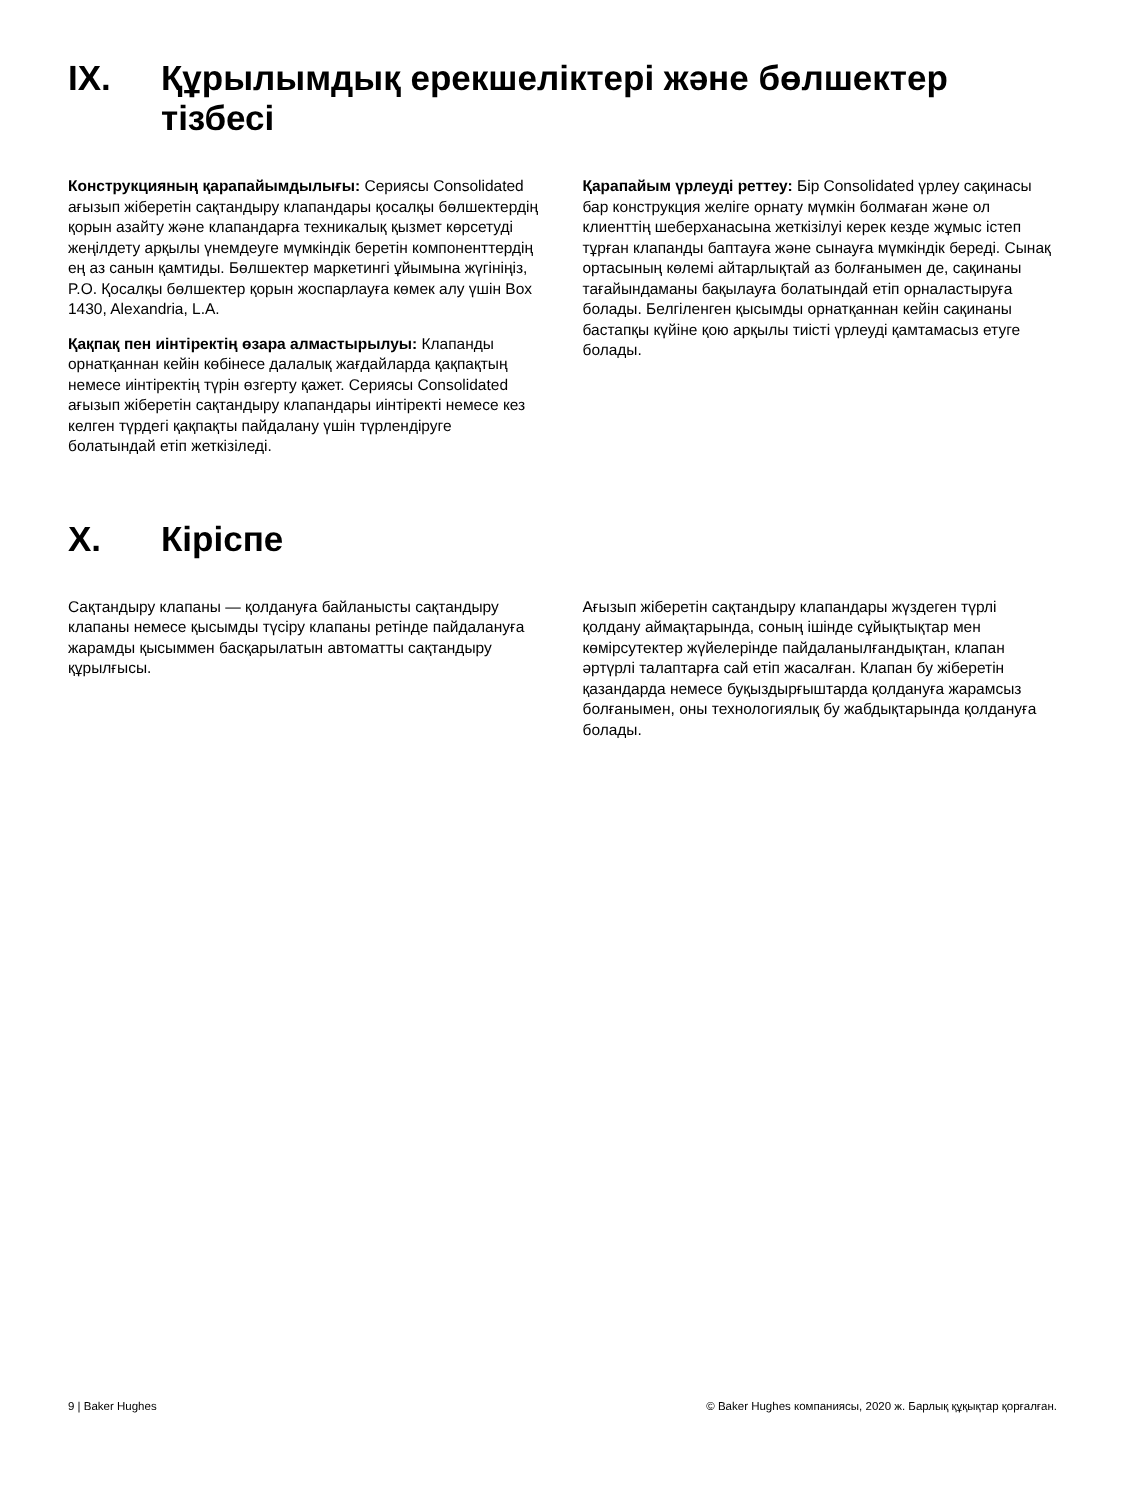IX. Құрылымдық ерекшеліктері және бөлшектер тізбесі
Конструкцияның қарапайымдылығы: Сериясы Consolidated ағызып жіберетін сақтандыру клапандары қосалқы бөлшектердің қорын азайту және клапандарға техникалық қызмет көрсетуді жеңілдету арқылы үнемдеуге мүмкіндік беретін компоненттердің ең аз санын қамтиды. Бөлшектер маркетингі ұйымына жүгініңіз, P.O. Қосалқы бөлшектер қорын жоспарлауға көмек алу үшін Box 1430, Alexandria, L.A.
Қақпақ пен иінтіректің өзара алмастырылуы: Клапанды орнатқаннан кейін көбінесе далалық жағдайларда қақпақтың немесе иінтіректің түрін өзгерту қажет. Сериясы Consolidated ағызып жіберетін сақтандыру клапандары иінтіректі немесе кез келген түрдегі қақпақты пайдалану үшін түрлендіруге болатындай етіп жеткізіледі.
Қарапайым үрлеуді реттеу: Бір Consolidated үрлеу сақинасы бар конструкция желіге орнату мүмкін болмаған және ол клиенттің шеберханасына жеткізілуі керек кезде жұмыс істеп тұрған клапанды баптауға және сынауға мүмкіндік береді. Сынақ ортасының көлемі айтарлықтай аз болғанымен де, сақинаны тағайындаманы бақылауға болатындай етіп орналастыруға болады. Белгіленген қысымды орнатқаннан кейін сақинаны бастапқы күйіне қою арқылы тиісті үрлеуді қамтамасыз етуге болады.
X. Кіріспе
Сақтандыру клапаны — қолдануға байланысты сақтандыру клапаны немесе қысымды түсіру клапаны ретінде пайдалануға жарамды қысыммен басқарылатын автоматты сақтандыру құрылғысы.
Ағызып жіберетін сақтандыру клапандары жүздеген түрлі қолдану аймақтарында, соның ішінде сұйықтықтар мен көмірсутектер жүйелерінде пайдаланылғандықтан, клапан әртүрлі талаптарға сай етіп жасалған. Клапан бу жіберетін қазандарда немесе буқыздырғыштарда қолдануға жарамсыз болғанымен, оны технологиялық бу жабдықтарында қолдануға болады.
9 | Baker Hughes © Baker Hughes компаниясы, 2020 ж. Барлық құқықтар қорғалған.